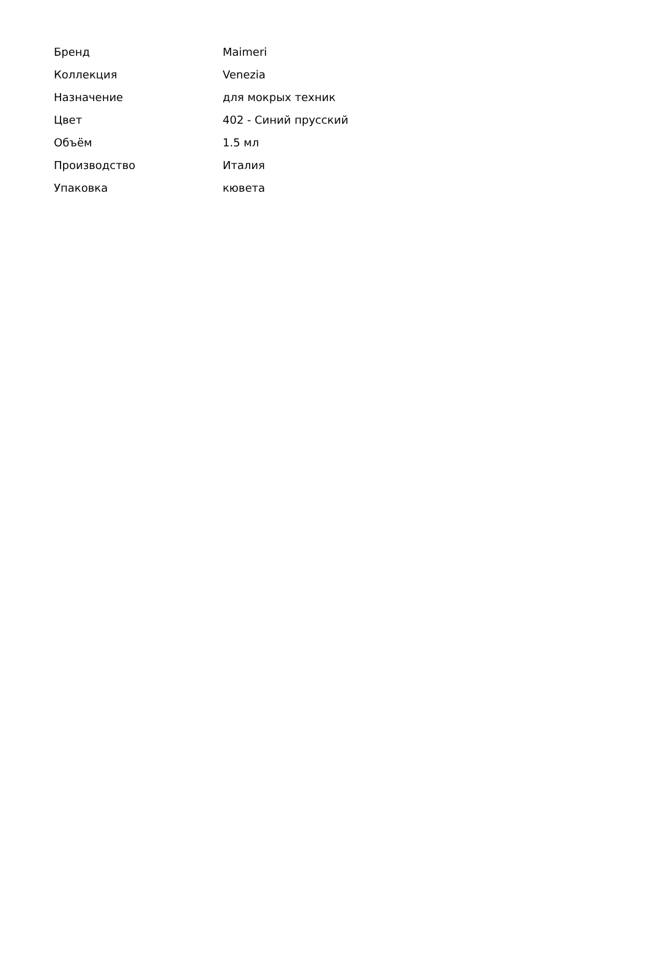| Бренд | Maimeri |
| Коллекция | Venezia |
| Назначение | для мокрых техник |
| Цвет | 402 - Синий прусский |
| Объём | 1.5 мл |
| Производство | Италия |
| Упаковка | кювета |